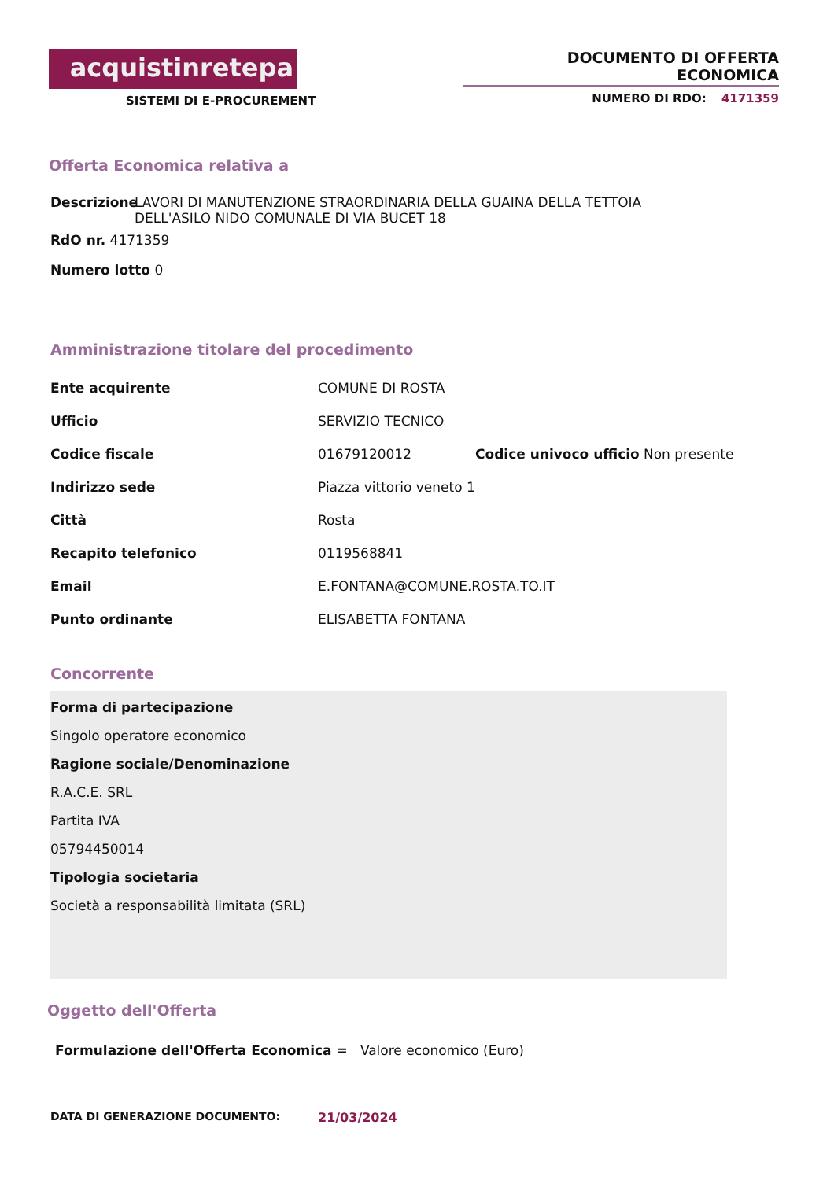acquistinretepa
SISTEMI DI E-PROCUREMENT
DOCUMENTO DI OFFERTA ECONOMICA
NUMERO DI RDO: 4171359
Offerta Economica relativa a
Descrizione LAVORI DI MANUTENZIONE STRAORDINARIA DELLA GUAINA DELLA TETTOIA DELL'ASILO NIDO COMUNALE DI VIA BUCET 18
RdO nr. 4171359
Numero lotto 0
Amministrazione titolare del procedimento
Ente acquirente COMUNE DI ROSTA
Ufficio SERVIZIO TECNICO
Codice fiscale 01679120012 Codice univoco ufficio Non presente
Indirizzo sede Piazza vittorio veneto 1
Città Rosta
Recapito telefonico 0119568841
Email E.FONTANA@COMUNE.ROSTA.TO.IT
Punto ordinante ELISABETTA FONTANA
Concorrente
Forma di partecipazione
Singolo operatore economico
Ragione sociale/Denominazione
R.A.C.E. SRL
Partita IVA
05794450014
Tipologia societaria
Società a responsabilità limitata (SRL)
Oggetto dell'Offerta
Formulazione dell'Offerta Economica = Valore economico (Euro)
DATA DI GENERAZIONE DOCUMENTO: 21/03/2024